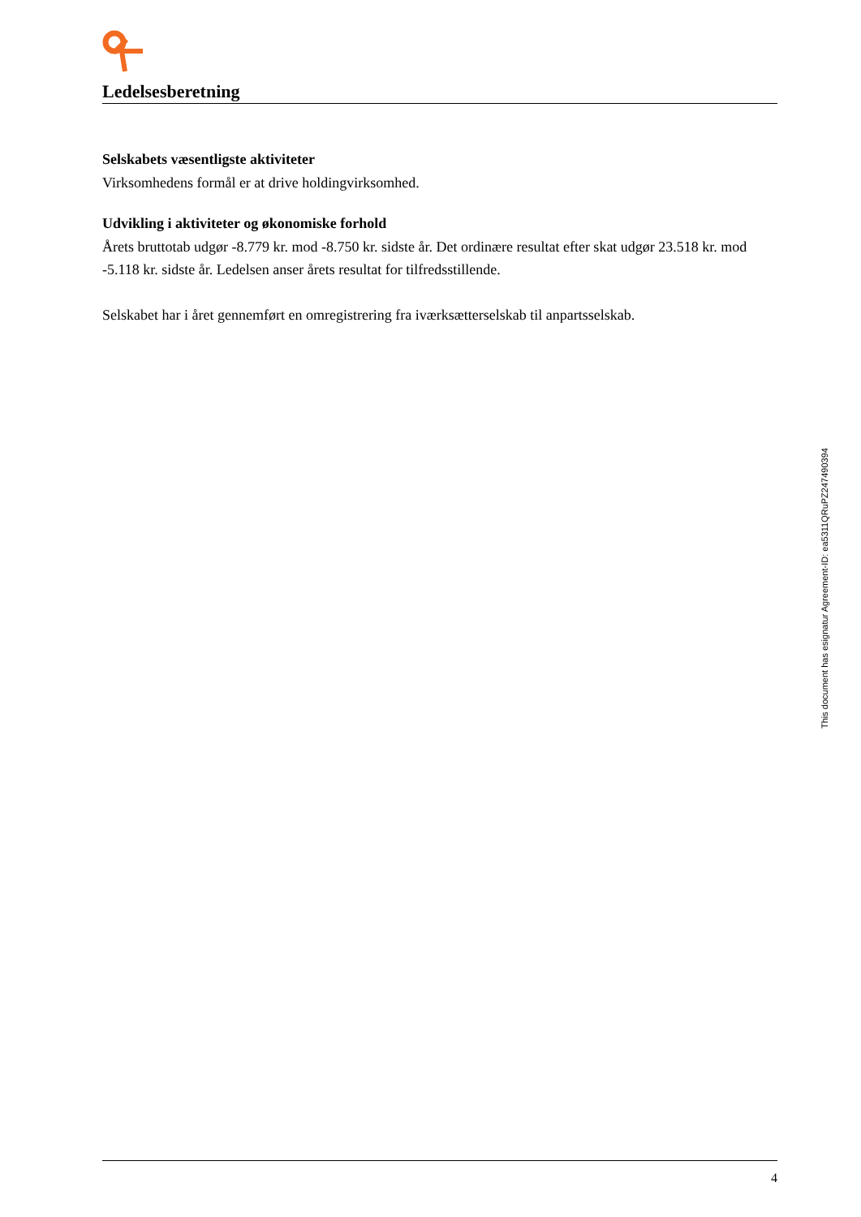Ledelsesberetning
Selskabets væsentligste aktiviteter
Virksomhedens formål er at drive holdingvirksomhed.
Udvikling i aktiviteter og økonomiske forhold
Årets bruttotab udgør -8.779 kr. mod -8.750 kr. sidste år. Det ordinære resultat efter skat udgør 23.518 kr. mod -5.118 kr. sidste år. Ledelsen anser årets resultat for tilfredsstillende.
Selskabet har i året gennemført en omregistrering fra iværksætterselskab til anpartsselskab.
This document has esignatur Agreement-ID: ea5311QRuPZ247490394
4